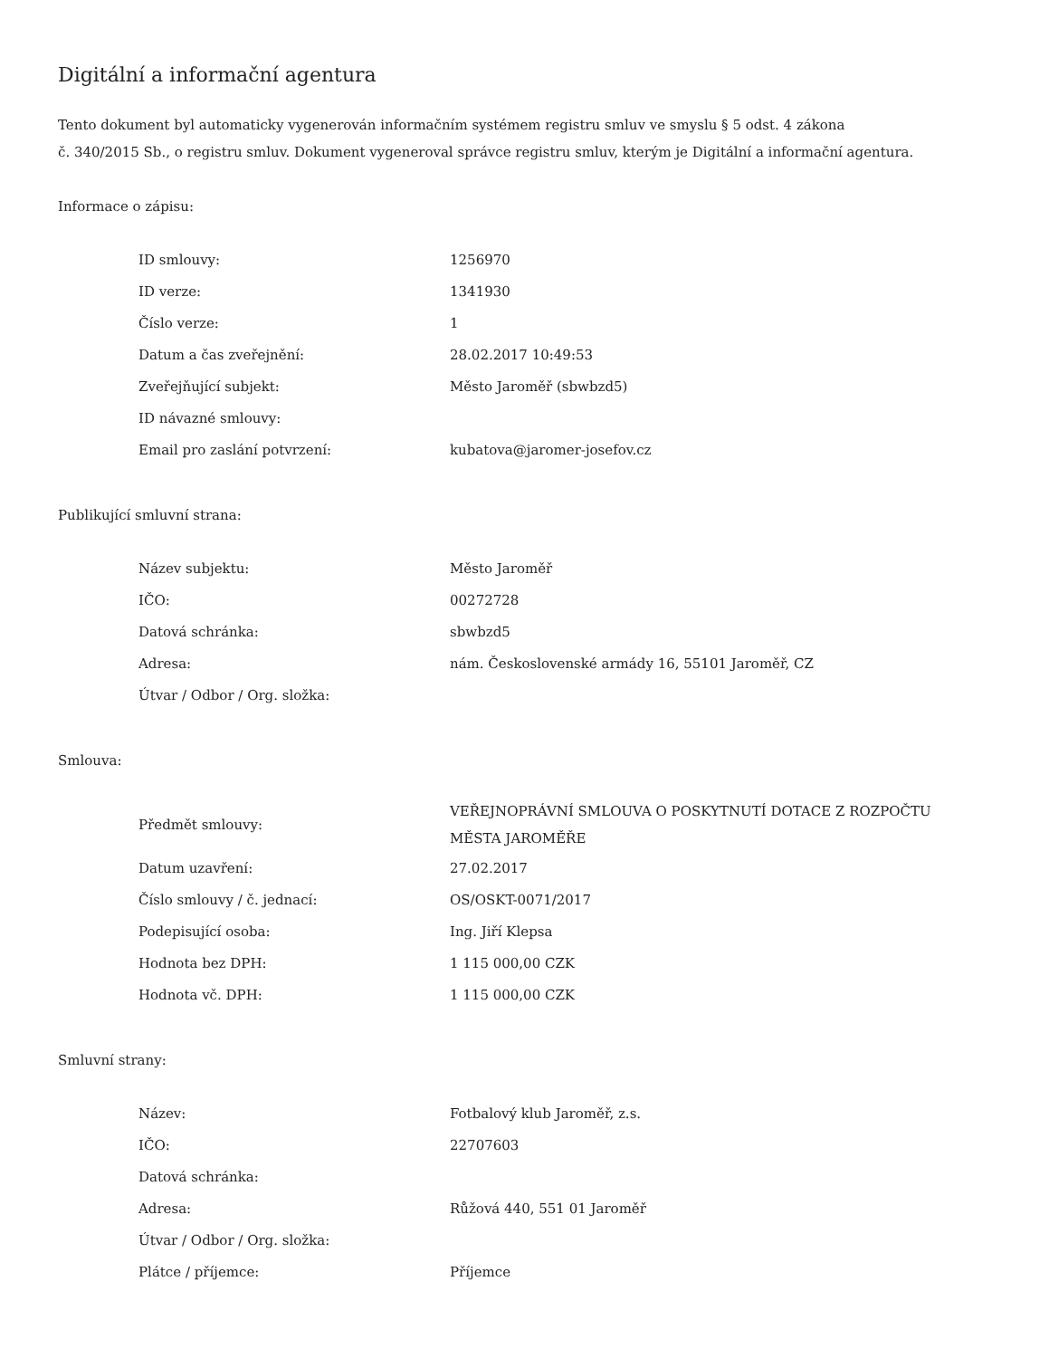Digitální a informační agentura
Tento dokument byl automaticky vygenerován informačním systémem registru smluv ve smyslu § 5 odst. 4 zákona
č. 340/2015 Sb., o registru smluv. Dokument vygeneroval správce registru smluv, kterým je Digitální a informační agentura.
Informace o zápisu:
| ID smlouvy: | 1256970 |
| ID verze: | 1341930 |
| Číslo verze: | 1 |
| Datum a čas zveřejnění: | 28.02.2017 10:49:53 |
| Zveřejňující subjekt: | Město Jaroměř (sbwbzd5) |
| ID návazné smlouvy: | |
| Email pro zaslání potvrzení: | kubatova@jaromer-josefov.cz |
Publikující smluvní strana:
| Název subjektu: | Město Jaroměř |
| IČO: | 00272728 |
| Datová schránka: | sbwbzd5 |
| Adresa: | nám. Československé armády 16, 55101 Jaroměř, CZ |
| Útvar / Odbor / Org. složka: | |
Smlouva:
| Předmět smlouvy: | VEŘEJNOPRÁVNÍ SMLOUVA O POSKYTNUTÍ DOTACE Z ROZPOČTU MĚSTA JAROMĚŘE |
| Datum uzavření: | 27.02.2017 |
| Číslo smlouvy / č. jednací: | OS/OSKT-0071/2017 |
| Podepisující osoba: | Ing. Jiří Klepsa |
| Hodnota bez DPH: | 1 115 000,00 CZK |
| Hodnota vč. DPH: | 1 115 000,00 CZK |
Smluvní strany:
| Název: | Fotbalový klub Jaroměř, z.s. |
| IČO: | 22707603 |
| Datová schránka: | |
| Adresa: | Růžová 440, 551 01 Jaroměř |
| Útvar / Odbor / Org. složka: | |
| Plátce / příjemce: | Příjemce |